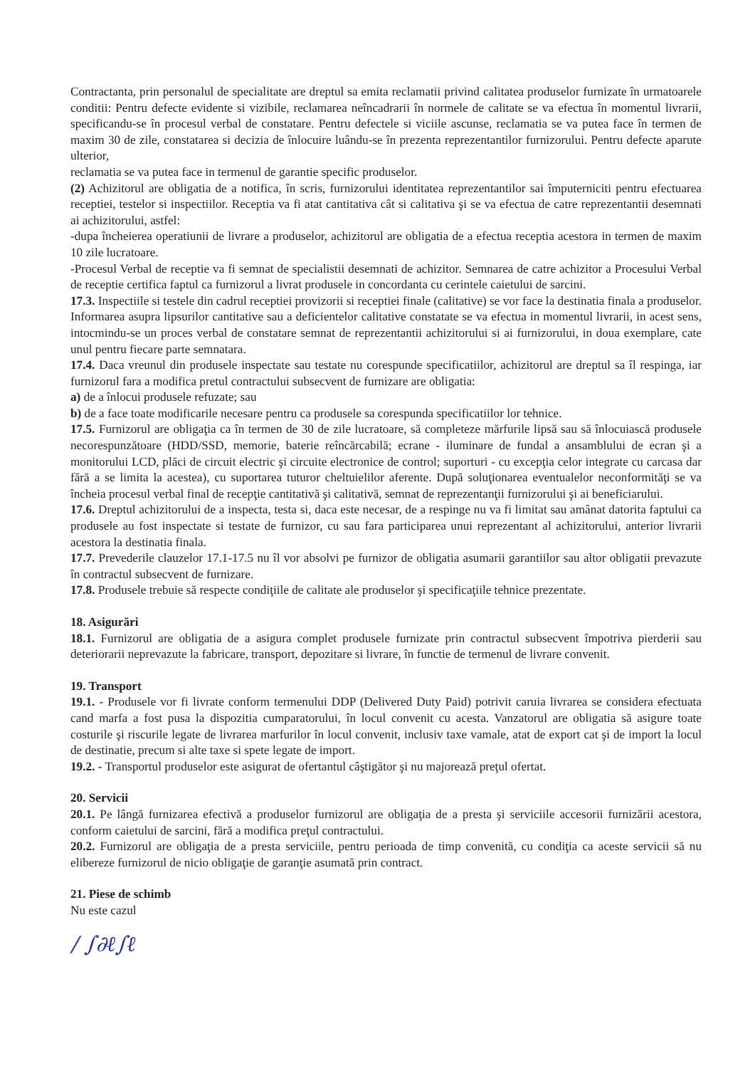Contractanta, prin personalul de specialitate are dreptul sa emita reclamatii privind calitatea produselor furnizate în urmatoarele conditii: Pentru defecte evidente si vizibile, reclamarea neîncadrarii în normele de calitate se va efectua în momentul livrarii, specificandu-se în procesul verbal de constatare. Pentru defectele si viciile ascunse, reclamatia se va putea face în termen de maxim 30 de zile, constatarea si decizia de înlocuire luându-se în prezenta reprezentantilor furnizorului. Pentru defecte aparute ulterior,
reclamatia se va putea face in termenul de garantie specific produselor.
(2) Achizitorul are obligatia de a notifica, în scris, furnizorului identitatea reprezentantilor sai împuterniciti pentru efectuarea receptiei, testelor si inspectiilor. Receptia va fi atat cantitativa cât si calitativa şi se va efectua de catre reprezentantii desemnati ai achizitorului, astfel:
-dupa încheierea operatiunii de livrare a produselor, achizitorul are obligatia de a efectua receptia acestora in termen de maxim 10 zile lucratoare.
-Procesul Verbal de receptie va fi semnat de specialistii desemnati de achizitor. Semnarea de catre achizitor a Procesului Verbal de receptie certifica faptul ca furnizorul a livrat produsele in concordanta cu cerintele caietului de sarcini.
17.3. Inspectiile si testele din cadrul receptiei provizorii si receptiei finale (calitative) se vor face la destinatia finala a produselor. Informarea asupra lipsurilor cantitative sau a deficientelor calitative constatate se va efectua in momentul livrarii, in acest sens, intocmindu-se un proces verbal de constatare semnat de reprezentantii achizitorului si ai furnizorului, in doua exemplare, cate unul pentru fiecare parte semnatara.
17.4. Daca vreunul din produsele inspectate sau testate nu corespunde specificatiilor, achizitorul are dreptul sa îl respinga, iar furnizorul fara a modifica pretul contractului subsecvent de furnizare are obligatia:
a) de a înlocui produsele refuzate; sau
b) de a face toate modificarile necesare pentru ca produsele sa corespunda specificatiilor lor tehnice.
17.5. Furnizorul are obligaţia ca în termen de 30 de zile lucratoare, să completeze mărfurile lipsă sau să înlocuiască produsele necorespunzătoare (HDD/SSD, memorie, baterie reîncărcabilă; ecrane - iluminare de fundal a ansamblului de ecran şi a monitorului LCD, plăci de circuit electric şi circuite electronice de control; suporturi - cu excepţia celor integrate cu carcasa dar fără a se limita la acestea), cu suportarea tuturor cheltuielilor aferente. După soluţionarea eventualelor neconformităţi se va încheia procesul verbal final de recepţie cantitativă şi calitativă, semnat de reprezentanţii furnizorului şi ai beneficiarului.
17.6. Dreptul achizitorului de a inspecta, testa si, daca este necesar, de a respinge nu va fi limitat sau amânat datorita faptului ca produsele au fost inspectate si testate de furnizor, cu sau fara participarea unui reprezentant al achizitorului, anterior livrarii acestora la destinatia finala.
17.7. Prevederile clauzelor 17.1-17.5 nu îl vor absolvi pe furnizor de obligatia asumarii garantiilor sau altor obligatii prevazute în contractul subsecvent de furnizare.
17.8. Produsele trebuie să respecte condiţiile de calitate ale produselor şi specificaţiile tehnice prezentate.
18. Asigurări
18.1. Furnizorul are obligatia de a asigura complet produsele furnizate prin contractul subsecvent împotriva pierderii sau deteriorarii neprevazute la fabricare, transport, depozitare si livrare, în functie de termenul de livrare convenit.
19. Transport
19.1. - Produsele vor fi livrate conform termenului DDP (Delivered Duty Paid) potrivit caruia livrarea se considera efectuata cand marfa a fost pusa la dispozitia cumparatorului, în locul convenit cu acesta. Vanzatorul are obligatia să asigure toate costurile şi riscurile legate de livrarea marfurilor în locul convenit, inclusiv taxe vamale, atat de export cat şi de import la locul de destinatie, precum si alte taxe si spete legate de import.
19.2. - Transportul produselor este asigurat de ofertantul câştigător şi nu majorează preţul ofertat.
20. Servicii
20.1. Pe lângă furnizarea efectivă a produselor furnizorul are obligaţia de a presta şi serviciile accesorii furnizării acestora, conform caietului de sarcini, fără a modifica preţul contractului.
20.2. Furnizorul are obligaţia de a presta serviciile, pentru perioada de timp convenită, cu condiţia ca aceste servicii să nu elibereze furnizorul de nicio obligaţie de garanţie asumată prin contract.
21. Piese de schimb
Nu este cazul
/ ∫∂ℓ∫ℓ